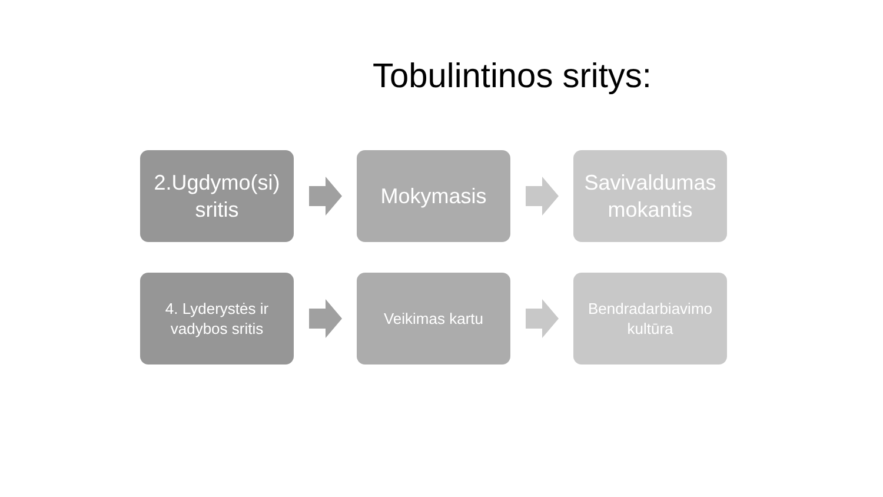Tobulintinos sritys:
2.Ugdymo(si)
sritis
Mokymasis
Savivaldumas
mokantis
4. Lyderystės ir
vadybos sritis
Veikimas kartu
Bendradarbiavimo
kultūra